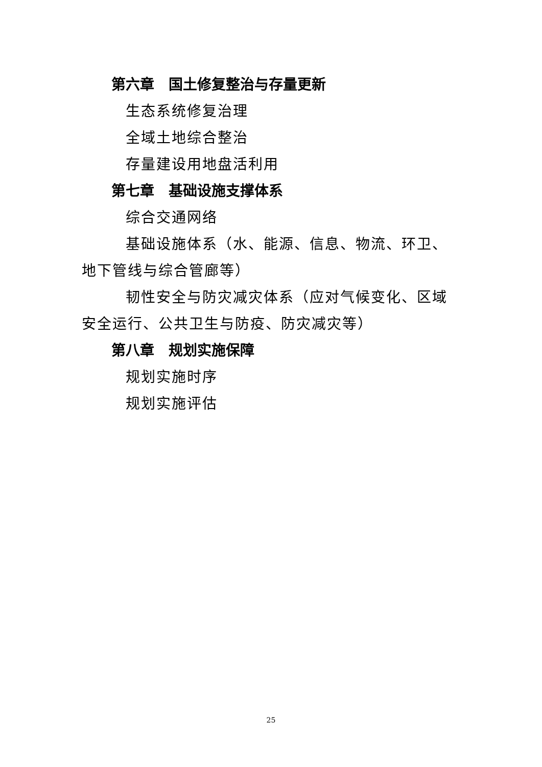第六章　国土修复整治与存量更新
生态系统修复治理
全域土地综合整治
存量建设用地盘活利用
第七章　基础设施支撑体系
综合交通网络
基础设施体系（水、能源、信息、物流、环卫、地下管线与综合管廊等）
韧性安全与防灾减灾体系（应对气候变化、区域安全运行、公共卫生与防疫、防灾减灾等）
第八章　规划实施保障
规划实施时序
规划实施评估
25